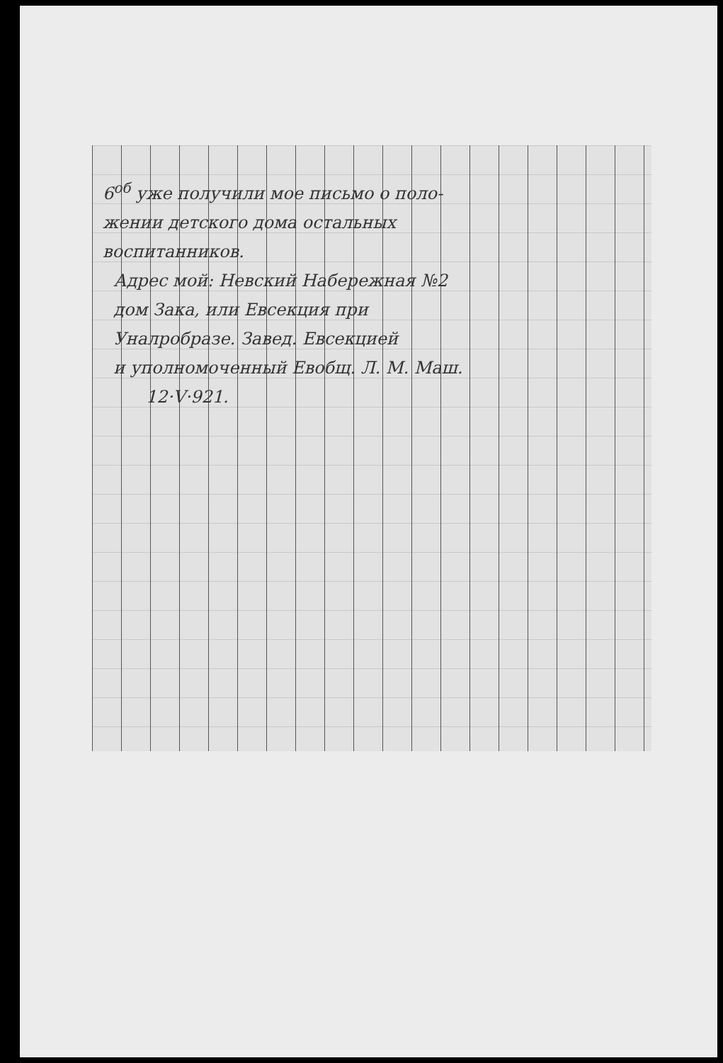6<sup>об</sup> уже получили мое письмо о поло-
жении детского дома остальных
воспитанников.
Адрес мой: Невский Набережная №2
дом Зака, или Евсекция при
Уналробразе. Завед. Евсекцией
и уполномоченный Евобщ. Л. М. Маш.
12·V·921.